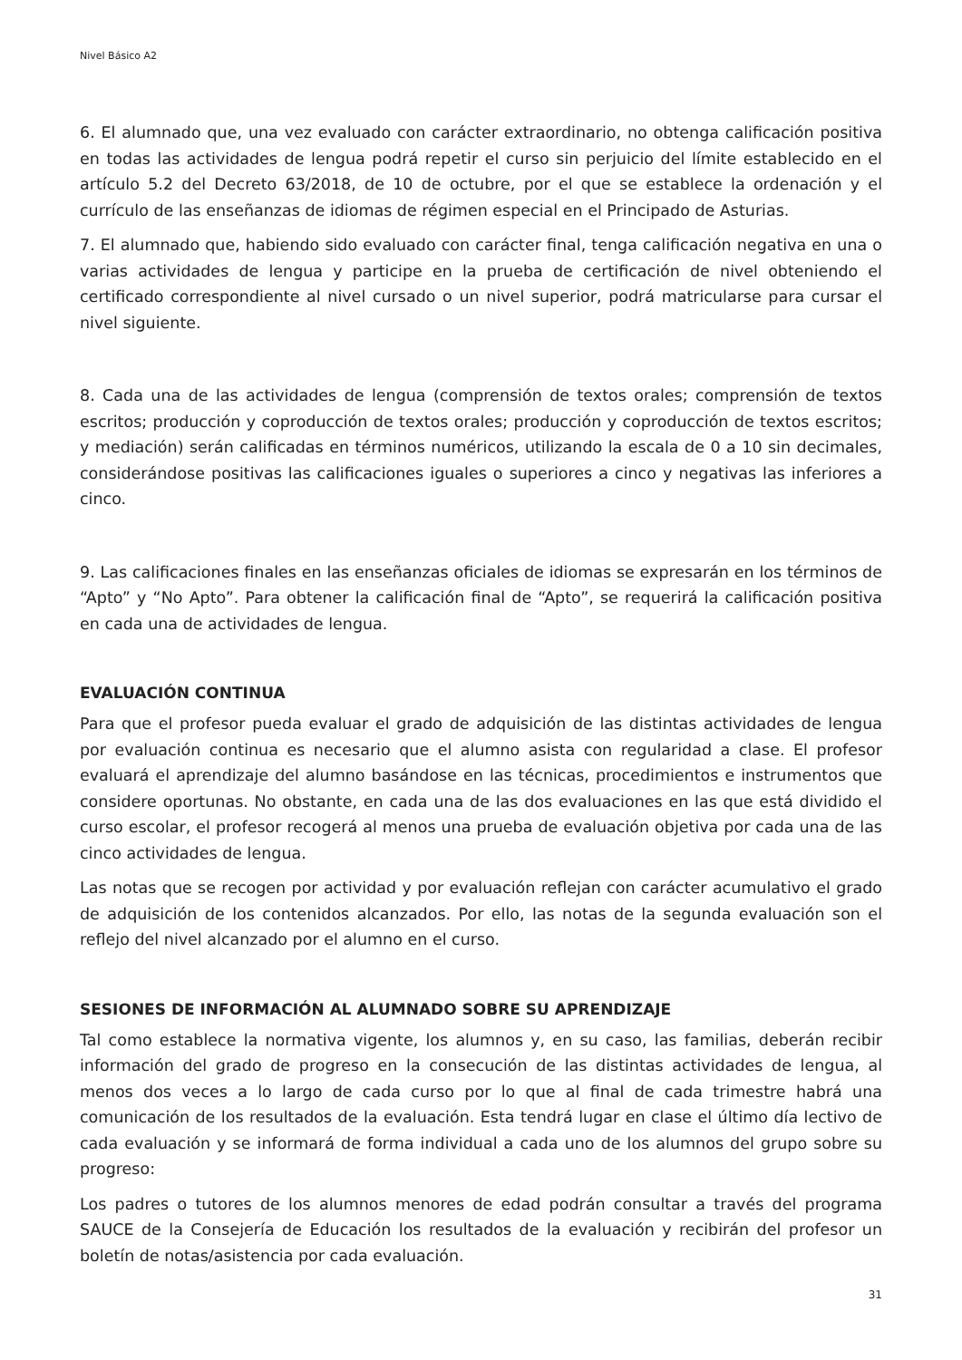Nivel Básico A2
6. El alumnado que, una vez evaluado con carácter extraordinario, no obtenga calificación positiva en todas las actividades de lengua podrá repetir el curso sin perjuicio del límite establecido en el artículo 5.2 del Decreto 63/2018, de 10 de octubre, por el que se establece la ordenación y el currículo de las enseñanzas de idiomas de régimen especial en el Principado de Asturias.
7. El alumnado que, habiendo sido evaluado con carácter final, tenga calificación negativa en una o varias actividades de lengua y participe en la prueba de certificación de nivel obteniendo el certificado correspondiente al nivel cursado o un nivel superior, podrá matricularse para cursar el nivel siguiente.
8. Cada una de las actividades de lengua (comprensión de textos orales; comprensión de textos escritos; producción y coproducción de textos orales; producción y coproducción de textos escritos; y mediación) serán calificadas en términos numéricos, utilizando la escala de 0 a 10 sin decimales, considerándose positivas las calificaciones iguales o superiores a cinco y negativas las inferiores a cinco.
9. Las calificaciones finales en las enseñanzas oficiales de idiomas se expresarán en los términos de “Apto” y “No Apto”. Para obtener la calificación final de “Apto”, se requerirá la calificación positiva en cada una de actividades de lengua.
EVALUACIÓN CONTINUA
Para que el profesor pueda evaluar el grado de adquisición de las distintas actividades de lengua por evaluación continua es necesario que el alumno asista con regularidad a clase. El profesor evaluará el aprendizaje del alumno basándose en las técnicas, procedimientos e instrumentos que considere oportunas. No obstante, en cada una de las dos evaluaciones en las que está dividido el curso escolar, el profesor recogerá al menos una prueba de evaluación objetiva por cada una de las cinco actividades de lengua.
Las notas que se recogen por actividad y por evaluación reflejan con carácter acumulativo el grado de adquisición de los contenidos alcanzados. Por ello, las notas de la segunda evaluación son el reflejo del nivel alcanzado por el alumno en el curso.
SESIONES DE INFORMACIÓN AL ALUMNADO SOBRE SU APRENDIZAJE
Tal como establece la normativa vigente, los alumnos y, en su caso, las familias, deberán recibir información del grado de progreso en la consecución de las distintas actividades de lengua, al menos dos veces a lo largo de cada curso por lo que al final de cada trimestre habrá una comunicación de los resultados de la evaluación. Esta tendrá lugar en clase el último día lectivo de cada evaluación y se informará de forma individual a cada uno de los alumnos del grupo sobre su progreso:
Los padres o tutores de los alumnos menores de edad podrán consultar a través del programa SAUCE de la Consejería de Educación los resultados de la evaluación y recibirán del profesor un boletín de notas/asistencia por cada evaluación.
31